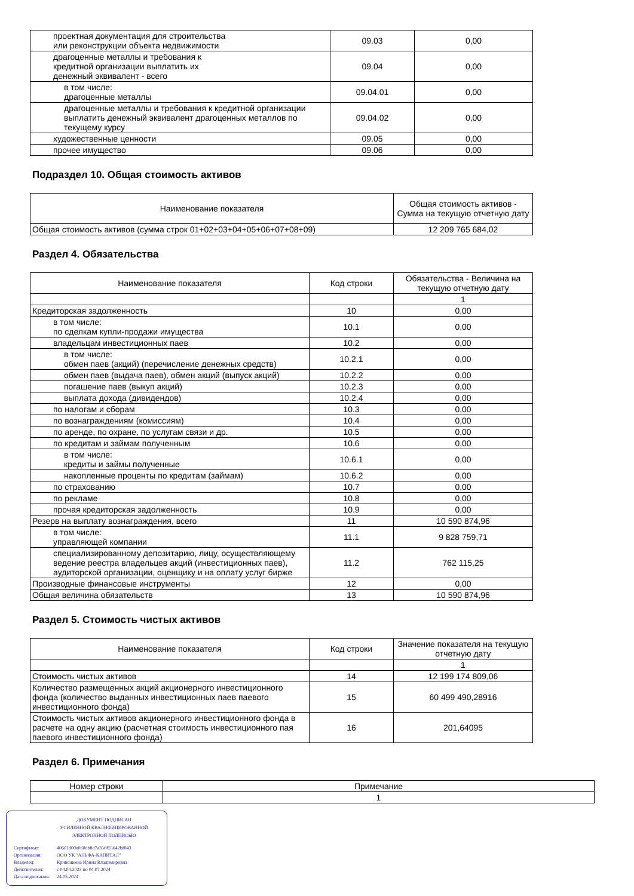| проектная документация для строительства или реконструкции объекта недвижимости | 09.03 | 0,00 |
| драгоценные металлы и требования к кредитной организации выплатить их денежный эквивалент - всего | 09.04 | 0,00 |
| в том числе: драгоценные металлы | 09.04.01 | 0,00 |
| драгоценные металлы и требования к кредитной организации выплатить денежный эквивалент драгоценных металлов по текущему курсу | 09.04.02 | 0,00 |
| художественные ценности | 09.05 | 0,00 |
| прочее имущество | 09.06 | 0,00 |
Подраздел 10. Общая стоимость активов
| Наименование показателя | Общая стоимость активов - Сумма на текущую отчетную дату |
| --- | --- |
| Общая стоимость активов (сумма строк 01+02+03+04+05+06+07+08+09) | 12 209 765 684,02 |
Раздел 4. Обязательства
| Наименование показателя | Код строки | Обязательства - Величина на текущую отчетную дату |
| --- | --- | --- |
| | | 1 |
| Кредиторская задолженность | 10 | 0,00 |
| в том числе: по сделкам купли-продажи имущества | 10.1 | 0,00 |
| владельцам инвестиционных паев | 10.2 | 0,00 |
| в том числе: обмен паев (акций) (перечисление денежных средств) | 10.2.1 | 0,00 |
| обмен паев (выдача паев), обмен акций (выпуск акций) | 10.2.2 | 0,00 |
| погашение паев (выкуп акций) | 10.2.3 | 0,00 |
| выплата дохода (дивидендов) | 10.2.4 | 0,00 |
| по налогам и сборам | 10.3 | 0,00 |
| по вознаграждениям (комиссиям) | 10.4 | 0,00 |
| по аренде, по охране, по услугам связи и др. | 10.5 | 0,00 |
| по кредитам и займам полученным | 10.6 | 0,00 |
| в том числе: кредиты и займы полученные | 10.6.1 | 0,00 |
| накопленные проценты по кредитам (займам) | 10.6.2 | 0,00 |
| по страхованию | 10.7 | 0,00 |
| по рекламе | 10.8 | 0,00 |
| прочая кредиторская задолженность | 10.9 | 0,00 |
| Резерв на выплату вознаграждения, всего | 11 | 10 590 874,96 |
| в том числе: управляющей компании | 11.1 | 9 828 759,71 |
| специализированному депозитарию, лицу, осуществляющему ведение реестра владельцев акций (инвестиционных паев), аудиторской организации, оценщику и на оплату услуг бирже | 11.2 | 762 115,25 |
| Производные финансовые инструменты | 12 | 0,00 |
| Общая величина обязательств | 13 | 10 590 874,96 |
Раздел 5. Стоимость чистых активов
| Наименование показателя | Код строки | Значение показателя на текущую отчетную дату |
| --- | --- | --- |
| | | 1 |
| Стоимость чистых активов | 14 | 12 199 174 809,06 |
| Количество размещенных акций акционерного инвестиционного фонда (количество выданных инвестиционных паев паевого инвестиционного фонда) | 15 | 60 499 490,28916 |
| Стоимость чистых активов акционерного инвестиционного фонда в расчете на одну акцию (расчетная стоимость инвестиционного пая паевого инвестиционного фонда) | 16 | 201,64095 |
Раздел 6. Примечания
| Номер строки | Примечание |
| --- | --- |
| | 1 |
ДОКУМЕНТ ПОДПИСАН
УСИЛЕННОЙ КВАЛИФИЦИРОВАННОЙ
ЭЛЕКТРОННОЙ ПОДПИСЬЮ
Сертификат: 40601d00e060db8d7a356f55642bf043
Организация: ООО УК "АЛЬФА-КАПИТАЛ"
Владелец: Кривошеева Ирина Владимировна
Действителен: с 04.04.2023 по 04.07.2024
Дата подписания: 24.05.2024